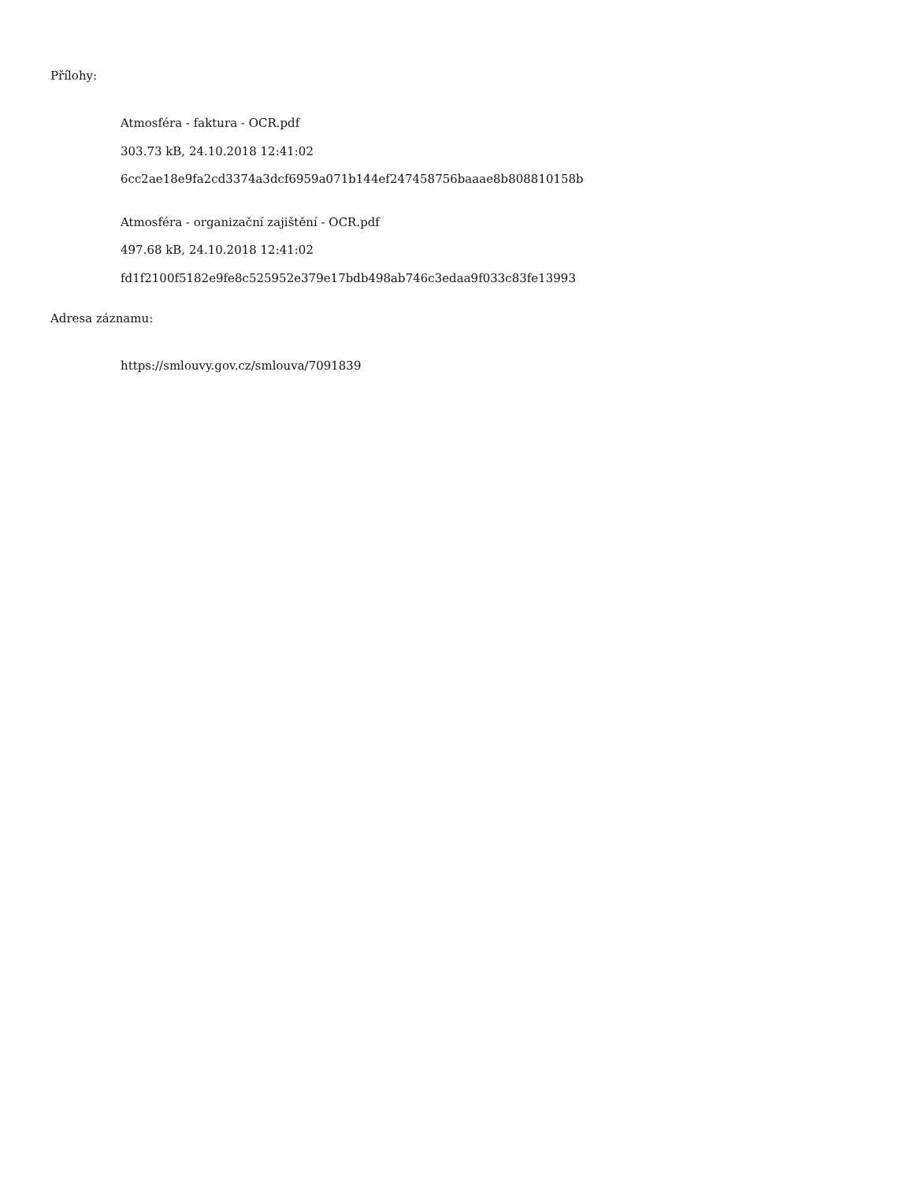Přílohy:
Atmosféra - faktura - OCR.pdf
303.73 kB, 24.10.2018 12:41:02
6cc2ae18e9fa2cd3374a3dcf6959a071b144ef247458756baaae8b808810158b
Atmosféra - organizační zajištění - OCR.pdf
497.68 kB, 24.10.2018 12:41:02
fd1f2100f5182e9fe8c525952e379e17bdb498ab746c3edaa9f033c83fe13993
Adresa záznamu:
https://smlouvy.gov.cz/smlouva/7091839